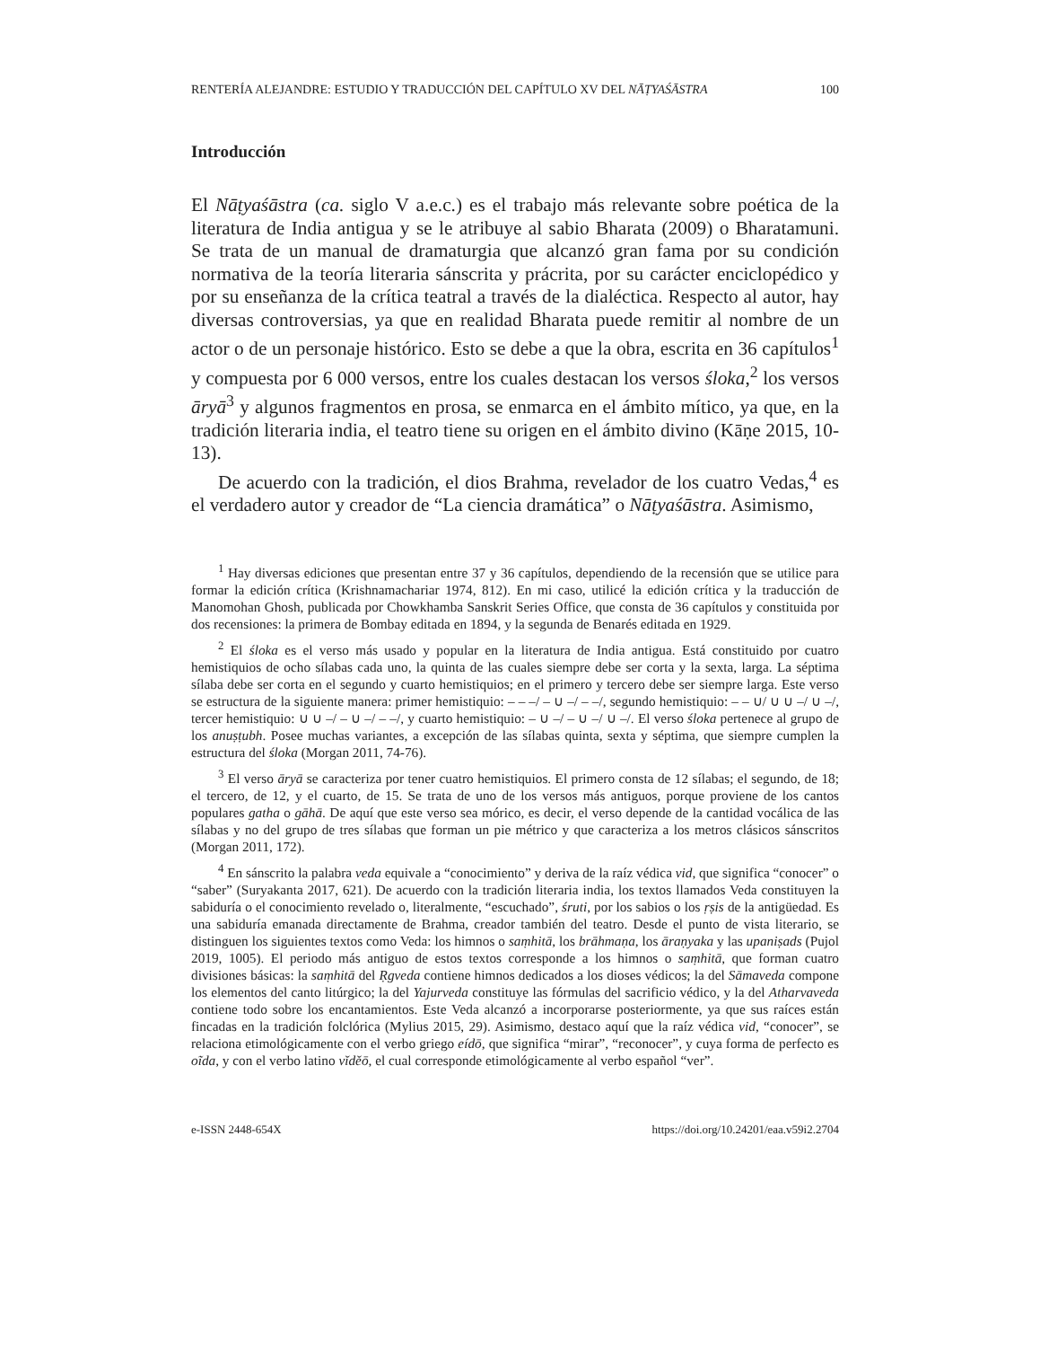RENTERÍA ALEJANDRE: ESTUDIO Y TRADUCCIÓN DEL CAPÍTULO XV DEL NĀṬYAŚĀSTRA 100
Introducción
El Nāṭyaśāstra (ca. siglo V a.e.c.) es el trabajo más relevante sobre poética de la literatura de India antigua y se le atribuye al sabio Bharata (2009) o Bharatamuni. Se trata de un manual de dramaturgia que alcanzó gran fama por su condición normativa de la teoría literaria sánscrita y prácrita, por su carácter enciclopédico y por su enseñanza de la crítica teatral a través de la dialéctica. Respecto al autor, hay diversas controversias, ya que en realidad Bharata puede remitir al nombre de un actor o de un personaje histórico. Esto se debe a que la obra, escrita en 36 capítulos<sup>1</sup> y compuesta por 6 000 versos, entre los cuales destacan los versos śloka,<sup>2</sup> los versos āryā<sup>3</sup> y algunos fragmentos en prosa, se enmarca en el ámbito mítico, ya que, en la tradición literaria india, el teatro tiene su origen en el ámbito divino (Kāṇe 2015, 10-13).
De acuerdo con la tradición, el dios Brahma, revelador de los cuatro Vedas,<sup>4</sup> es el verdadero autor y creador de “La ciencia dramática” o Nāṭyaśāstra. Asimismo,
<sup>1</sup> Hay diversas ediciones que presentan entre 37 y 36 capítulos, dependiendo de la recensión que se utilice para formar la edición crítica (Krishnamachariar 1974, 812). En mi caso, utilicé la edición crítica y la traducción de Manomohan Ghosh, publicada por Chowkhamba Sanskrit Series Office, que consta de 36 capítulos y constituida por dos recensiones: la primera de Bombay editada en 1894, y la segunda de Benarés editada en 1929.
<sup>2</sup> El śloka es el verso más usado y popular en la literatura de India antigua. Está constituido por cuatro hemistiquios de ocho sílabas cada uno, la quinta de las cuales siempre debe ser corta y la sexta, larga. La séptima sílaba debe ser corta en el segundo y cuarto hemistiquios; en el primero y tercero debe ser siempre larga. Este verso se estructura de la siguiente manera: primer hemistiquio: – – –/ – ∪ –/ – –/, segundo hemistiquio: – – ∪/ ∪ ∪ –/ ∪ –/, tercer hemistiquio: ∪ ∪ –/ – ∪ –/ – –/, y cuarto hemistiquio: – ∪ –/ – ∪ –/ ∪ –/. El verso śloka pertenece al grupo de los anuṣṭubh. Posee muchas variantes, a excepción de las sílabas quinta, sexta y séptima, que siempre cumplen la estructura del śloka (Morgan 2011, 74-76).
<sup>3</sup> El verso āryā se caracteriza por tener cuatro hemistiquios. El primero consta de 12 sílabas; el segundo, de 18; el tercero, de 12, y el cuarto, de 15. Se trata de uno de los versos más antiguos, porque proviene de los cantos populares gatha o gāhā. De aquí que este verso sea mórico, es decir, el verso depende de la cantidad vocálica de las sílabas y no del grupo de tres sílabas que forman un pie métrico y que caracteriza a los metros clásicos sánscritos (Morgan 2011, 172).
<sup>4</sup> En sánscrito la palabra veda equivale a “conocimiento” y deriva de la raíz védica vid, que significa “conocer” o “saber” (Suryakanta 2017, 621). De acuerdo con la tradición literaria india, los textos llamados Veda constituyen la sabiduría o el conocimiento revelado o, literalmente, “escuchado”, śruti, por los sabios o los ṛṣis de la antigüedad. Es una sabiduría emanada directamente de Brahma, creador también del teatro. Desde el punto de vista literario, se distinguen los siguientes textos como Veda: los himnos o saṃhitā, los brāhmaṇa, los āraṇyaka y las upaniṣads (Pujol 2019, 1005). El periodo más antiguo de estos textos corresponde a los himnos o saṃhitā, que forman cuatro divisiones básicas: la saṃhitā del Ṛgveda contiene himnos dedicados a los dioses védicos; la del Sāmaveda compone los elementos del canto litúrgico; la del Yajurveda constituye las fórmulas del sacrificio védico, y la del Atharvaveda contiene todo sobre los encantamientos. Este Veda alcanzó a incorporarse posteriormente, ya que sus raíces están fincadas en la tradición folclórica (Mylius 2015, 29). Asimismo, destaco aquí que la raíz védica vid, “conocer”, se relaciona etimológicamente con el verbo griego eídō, que significa “mirar”, “reconocer”, y cuya forma de perfecto es oĩda, y con el verbo latino vĭdĕō, el cual corresponde etimológicamente al verbo español “ver”.
e-ISSN 2448-654X https://doi.org/10.24201/eaa.v59i2.2704